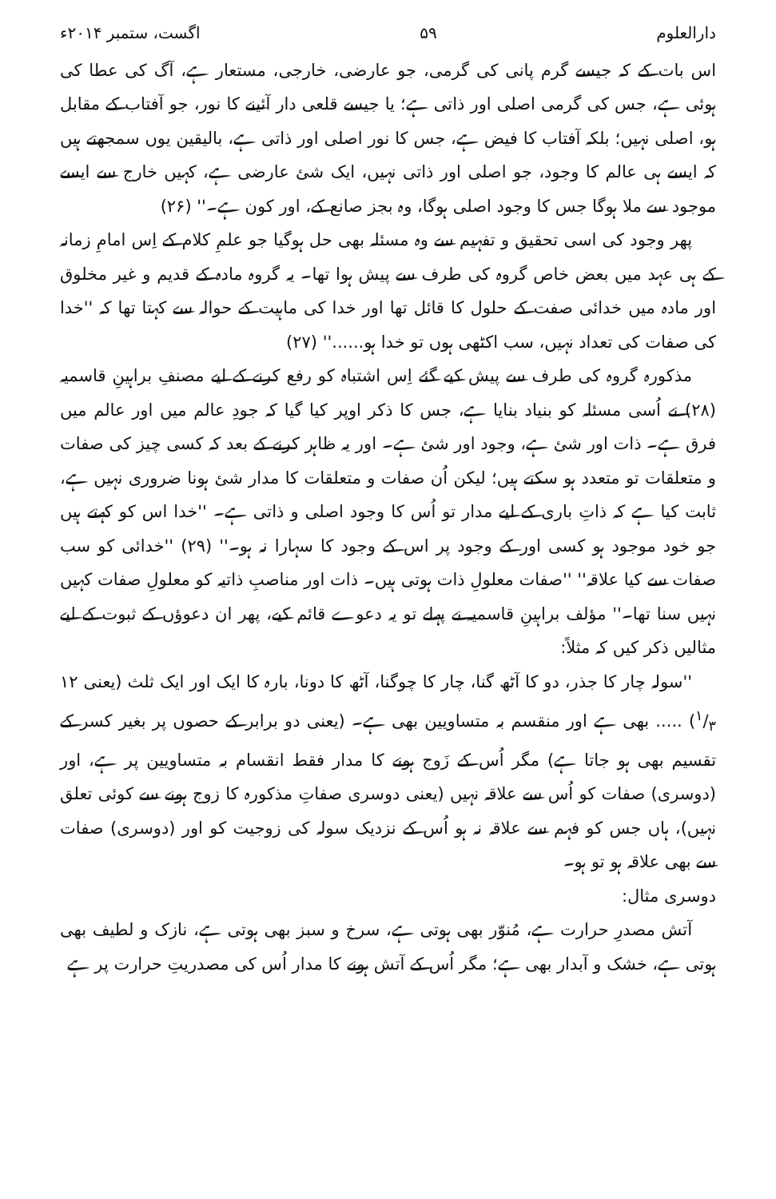دارالعلوم ۵۹ اگست، ستمبر ۲۰۱۴ء
اس بات کے کہ جیسے گرم پانی کی گرمی، جو عارضی، خارجی، مستعار ہے، آگ کی عطا کی ہوئی ہے، جس کی گرمی اصلی اور ذاتی ہے؛ یا جیسے قلعی دار آئینے کا نور، جو آفتاب کے مقابل ہو، اصلی نہیں؛ بلکہ آفتاب کا فیض ہے، جس کا نور اصلی اور ذاتی ہے، بالیقین یوں سمجھتے ہیں کہ ایسے ہی عالم کا وجود، جو اصلی اور ذاتی نہیں، ایک شئ عارضی ہے، کہیں خارج سے ایسے موجود سے ملا ہوگا جس کا وجود اصلی ہوگا، وہ بجز صانع کے، اور کون ہے۔'' (۲۶)
پھر وجود کی اسی تحقیق و تفہیم سے وہ مسئلہ بھی حل ہوگیا جو علمِ کلام کے اِس امامِ زمانہ کے ہی عہد میں بعض خاص گروہ کی طرف سے پیش ہوا تھا۔ یہ گروہ مادہ کے قدیم و غیر مخلوق اور مادہ میں خدائی صفت کے حلول کا قائل تھا اور خدا کی ماہیت کے حوالہ سے کہتا تھا کہ ''خدا کی صفات کی تعداد نہیں، سب اکٹھی ہوں تو خدا ہو......'' (۲۷)
مذکورہ گروہ کی طرف سے پیش کیے گئے اِس اشتباہ کو رفع کرنے کے لیے مصنفِ براہینِ قاسمیہ (۲۸) نے اُسی مسئلہ کو بنیاد بنایا ہے، جس کا ذکر اوپر کیا گیا کہ جودِ عالم میں اور عالم میں فرق ہے۔ ذات اور شئ ہے، وجود اور شئ ہے۔ اور یہ ظاہر کرنے کے بعد کہ کسی چیز کی صفات و متعلقات تو متعدد ہو سکتے ہیں؛ لیکن اُن صفات و متعلقات کا مدار شئ ہونا ضروری نہیں ہے، ثابت کیا ہے کہ ذاتِ باری کے لیے مدار تو اُس کا وجود اصلی و ذاتی ہے۔ ''خدا اس کو کہتے ہیں جو خود موجود ہو کسی اور کے وجود پر اس کے وجود کا سہارا نہ ہو۔'' (۲۹) ''خدائی کو سب صفات سے کیا علاقہ'' ''صفات معلولِ ذات ہوتی ہیں۔ ذات اور مناصبِ ذاتیہ کو معلولِ صفات کہیں نہیں سنا تھا۔'' مؤلف براہینِ قاسمیہ نے پہلے تو یہ دعوے قائم کیے، پھر ان دعوؤں کے ثبوت کے لیے مثالیں ذکر کیں کہ مثلاً:
''سولہ چار کا جذر، دو کا آٹھ گنا، چار کا چوگنا، آٹھ کا دونا، بارہ کا ایک اور ایک ثلث (یعنی ۱۲ ۱/۳) ..... بھی ہے اور منقسم بہ متساویین بھی ہے۔ (یعنی دو برابر کے حصوں پر بغیر کسر کے تقسیم بھی ہو جاتا ہے) مگر اُس کے زَوج ہونے کا مدار فقط انقسام بہ متساویین پر ہے، اور (دوسری) صفات کو اُس سے علاقہ نہیں (یعنی دوسری صفاتِ مذکورہ کا زوج ہونے سے کوئی تعلق نہیں)، ہاں جس کو فہم سے علاقہ نہ ہو اُس کے نزدیک سولہ کی زوجیت کو اور (دوسری) صفات سے بھی علاقہ ہو تو ہو۔
دوسری مثال:
آتش مصدرِ حرارت ہے، مُنوّر بھی ہوتی ہے، سرخ و سبز بھی ہوتی ہے، نازک و لطیف بھی ہوتی ہے، خشک و آبدار بھی ہے؛ مگر اُس کے آتش ہونے کا مدار اُس کی مصدریتِ حرارت پر ہے